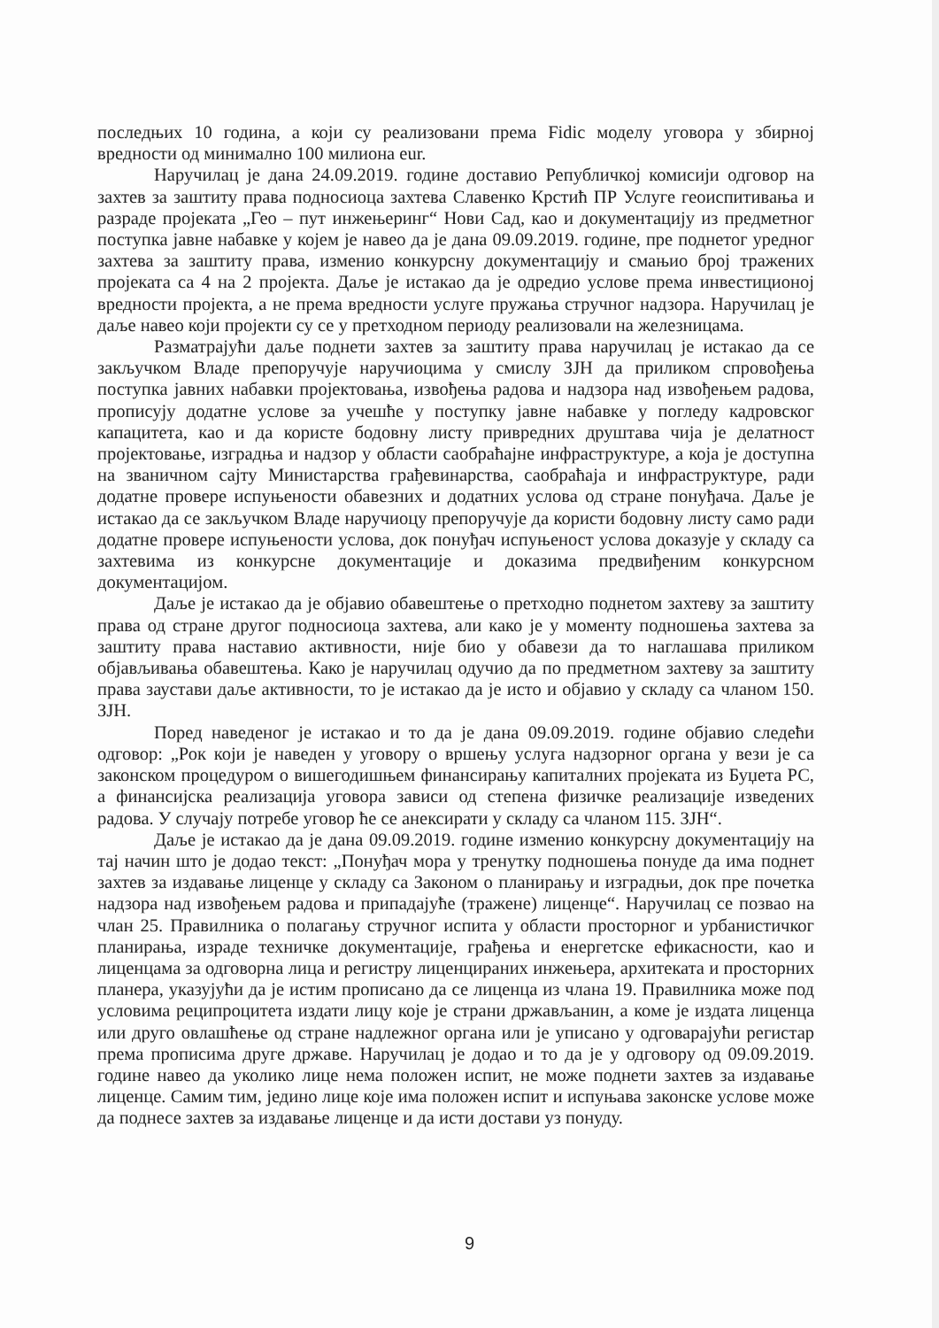последњих 10 година, а који су реализовани према Fidic моделу уговора у збирној вредности од минимално 100 милиона eur.
Наручилац је дана 24.09.2019. године доставио Републичкој комисији одговор на захтев за заштиту права подносиоца захтева Славенко Крстић ПР Услуге геоиспитивања и разраде пројеката „Гео – пут инжењеринг“ Нови Сад, као и документацију из предметног поступка јавне набавке у којем је навео да је дана 09.09.2019. године, пре поднетог уредног захтева за заштиту права, изменио конкурсну документацију и смањио број тражених пројеката са 4 на 2 пројекта. Даље је истакао да је одредио услове према инвестиционој вредности пројекта, а не према вредности услуге пружања стручног надзора. Наручилац је даље навео који пројекти су се у претходном периоду реализовали на железницама.
Разматрајући даље поднети захтев за заштиту права наручилац је истакао да се закључком Владе препоручује наручиоцима у смислу ЗЈН да приликом спровођења поступка јавних набавки пројектовања, извођења радова и надзора над извођењем радова, прописују додатне услове за учешће у поступку јавне набавке у погледу кадровског капацитета, као и да користе бодовну листу привредних друштава чија је делатност пројектовање, изградња и надзор у области саобраћајне инфраструктуре, а која је доступна на званичном сајту Министарства грађевинарства, саобраћаја и инфраструктуре, ради додатне провере испуњености обавезних и додатних услова од стране понуђача. Даље је истакао да се закључком Владе наручиоцу препоручује да користи бодовну листу само ради додатне провере испуњености услова, док понуђач испуњеност услова доказује у складу са захтевима из конкурсне документације и доказима предвиђеним конкурсном документацијом.
Даље је истакао да је објавио обавештење о претходно поднетом захтеву за заштиту права од стране другог подносиоца захтева, али како је у моменту подношења захтева за заштиту права наставио активности, није био у обавези да то наглашава приликом објављивања обавештења. Како је наручилац одучио да по предметном захтеву за заштиту права заустави даље активности, то је истакао да је исто и објавио у складу са чланом 150. ЗЈН.
Поред наведеног је истакао и то да је дана 09.09.2019. године објавио следећи одговор: „Рок који је наведен у уговору о вршењу услуга надзорног органа у вези је са законском процедуром о вишегодишњем финансирању капиталних пројеката из Буџета РС, а финансијска реализација уговора зависи од степена физичке реализације изведених радова. У случају потребе уговор ће се анексирати у складу са чланом 115. ЗЈН“.
Даље је истакао да је дана 09.09.2019. године изменио конкурсну документацију на тај начин што је додао текст: „Понуђач мора у тренутку подношења понуде да има поднет захтев за издавање лиценце у складу са Законом о планирању и изградњи, док пре почетка надзора над извођењем радова и припадајуће (тражене) лиценце“. Наручилац се позвао на члан 25. Правилника о полагању стручног испита у области просторног и урбанистичког планирања, израде техничке документације, грађења и енергетске ефикасности, као и лиценцама за одговорна лица и регистру лиценцираних инжењера, архитеката и просторних планера, указујући да је истим прописано да се лиценца из члана 19. Правилника може под условима реципроцитета издати лицу које је страни држављанин, а коме је издата лиценца или друго овлашћење од стране надлежног органа или је уписано у одговарајући регистар према прописима друге државе. Наручилац је додао и то да је у одговору од 09.09.2019. године навео да уколико лице нема положен испит, не може поднети захтев за издавање лиценце. Самим тим, једино лице које има положен испит и испуњава законске услове може да поднесе захтев за издавање лиценце и да исти достави уз понуду.
9